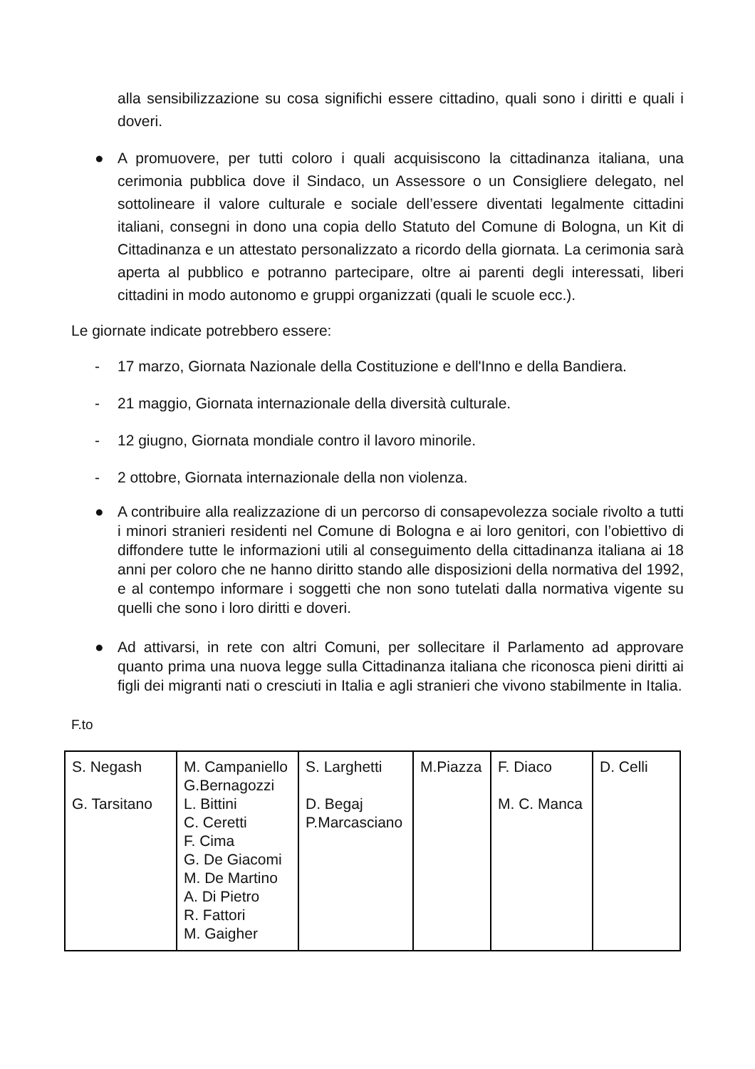alla sensibilizzazione su cosa significhi essere cittadino, quali sono i diritti e quali i doveri.
● A promuovere, per tutti coloro i quali acquisiscono la cittadinanza italiana, una cerimonia pubblica dove il Sindaco, un Assessore o un Consigliere delegato, nel sottolineare il valore culturale e sociale dell’essere diventati legalmente cittadini italiani, consegni in dono una copia dello Statuto del Comune di Bologna, un Kit di Cittadinanza e un attestato personalizzato a ricordo della giornata. La cerimonia sarà aperta al pubblico e potranno partecipare, oltre ai parenti degli interessati, liberi cittadini in modo autonomo e gruppi organizzati (quali le scuole ecc.).
Le giornate indicate potrebbero essere:
- 17 marzo, Giornata Nazionale della Costituzione e dell'Inno e della Bandiera.
- 21 maggio, Giornata internazionale della diversità culturale.
- 12 giugno, Giornata mondiale contro il lavoro minorile.
- 2 ottobre, Giornata internazionale della non violenza.
● A contribuire alla realizzazione di un percorso di consapevolezza sociale rivolto a tutti i minori stranieri residenti nel Comune di Bologna e ai loro genitori, con l’obiettivo di diffondere tutte le informazioni utili al conseguimento della cittadinanza italiana ai 18 anni per coloro che ne hanno diritto stando alle disposizioni della normativa del 1992, e al contempo informare i soggetti che non sono tutelati dalla normativa vigente su quelli che sono i loro diritti e doveri.
● Ad attivarsi, in rete con altri Comuni, per sollecitare il Parlamento ad approvare quanto prima una nuova legge sulla Cittadinanza italiana che riconosca pieni diritti ai figli dei migranti nati o cresciuti in Italia e agli stranieri che vivono stabilmente in Italia.
F.to
| S. Negash G. Tarsitano | M. Campaniello G.Bernagozzi L. Bittini C. Ceretti F. Cima G. De Giacomi M. De Martino A. Di Pietro R. Fattori M. Gaigher | S. Larghetti D. Begaj P.Marcasciano | M.Piazza | F. Diaco M. C. Manca | D. Celli |